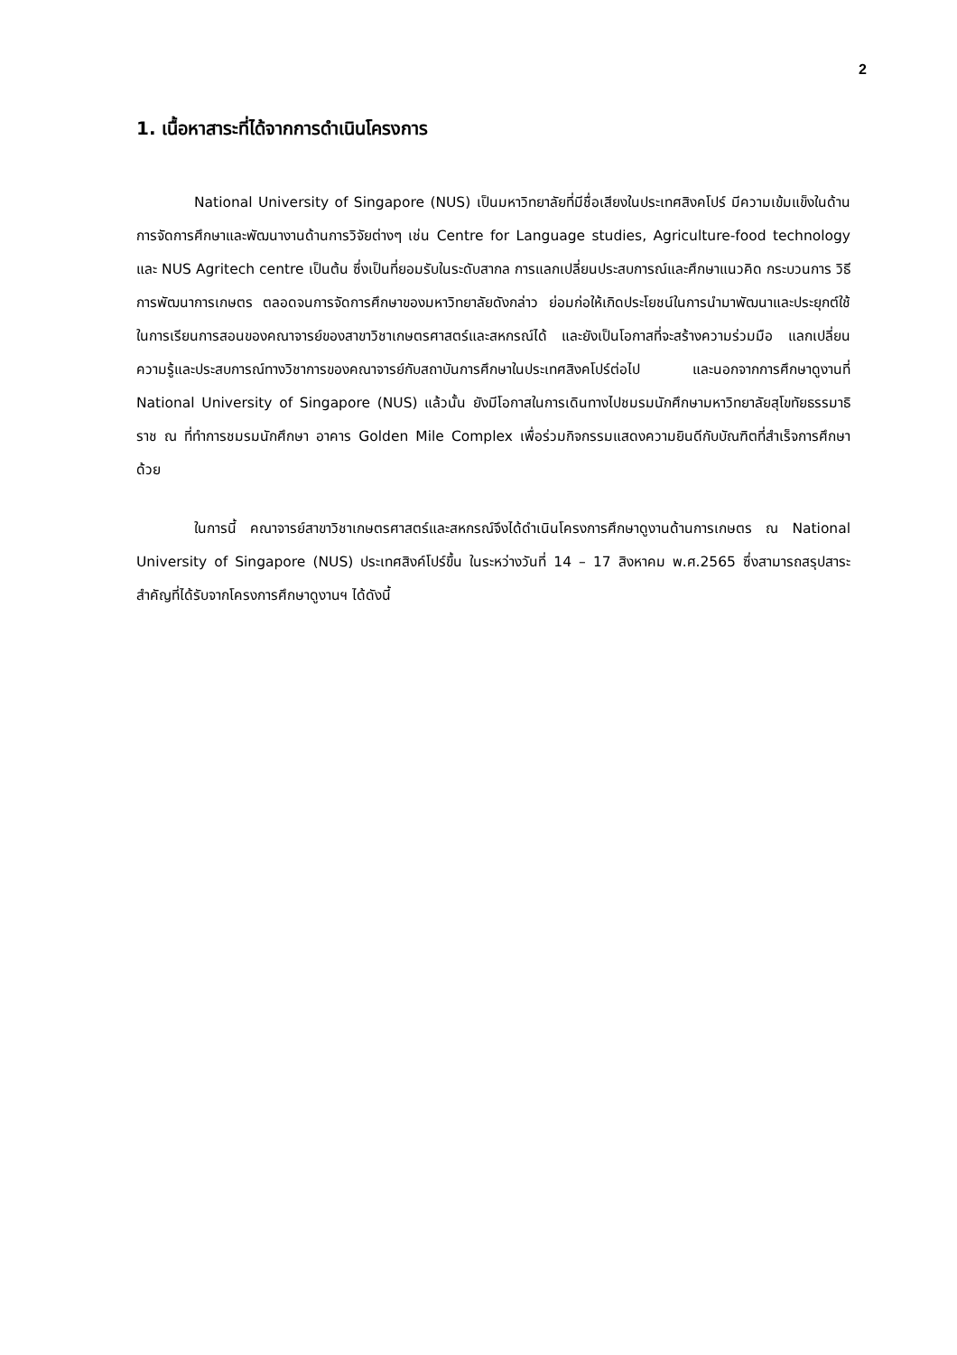2
1. เนื้อหาสาระที่ได้จากการดำเนินโครงการ
National University of Singapore (NUS) เป็นมหาวิทยาลัยที่มีชื่อเสียงในประเทศสิงคโปร์ มีความเข้มแข็งในด้านการจัดการศึกษาและพัฒนางานด้านการวิจัยต่างๆ เช่น Centre for Language studies, Agriculture-food technology และ NUS Agritech centre เป็นต้น ซึ่งเป็นที่ยอมรับในระดับสากล การแลกเปลี่ยนประสบการณ์และศึกษาแนวคิด กระบวนการ วิธีการพัฒนาการเกษตร ตลอดจนการจัดการศึกษาของมหาวิทยาลัยดังกล่าว ย่อมก่อให้เกิดประโยชน์ในการนำมาพัฒนาและประยุกต์ใช้ในการเรียนการสอนของคณาจารย์ของสาขาวิชาเกษตรศาสตร์และสหกรณ์ได้ และยังเป็นโอกาสที่จะสร้างความร่วมมือ แลกเปลี่ยนความรู้และประสบการณ์ทางวิชาการของคณาจารย์กับสถาบันการศึกษาในประเทศสิงคโปร์ต่อไป และนอกจากการศึกษาดูงานที่ National University of Singapore (NUS) แล้วนั้น ยังมีโอกาสในการเดินทางไปชมรมนักศึกษามหาวิทยาลัยสุโขทัยธรรมาธิราช ณ ที่ทำการชมรมนักศึกษา อาคาร Golden Mile Complex เพื่อร่วมกิจกรรมแสดงความยินดีกับบัณฑิตที่สำเร็จการศึกษาด้วย
ในการนี้ คณาจารย์สาขาวิชาเกษตรศาสตร์และสหกรณ์จึงได้ดำเนินโครงการศึกษาดูงานด้านการเกษตร ณ National University of Singapore (NUS) ประเทศสิงค์โปร์ขึ้น ในระหว่างวันที่ 14 – 17 สิงหาคม พ.ศ.2565 ซึ่งสามารถสรุปสาระสำคัญที่ได้รับจากโครงการศึกษาดูงานฯ ได้ดังนี้